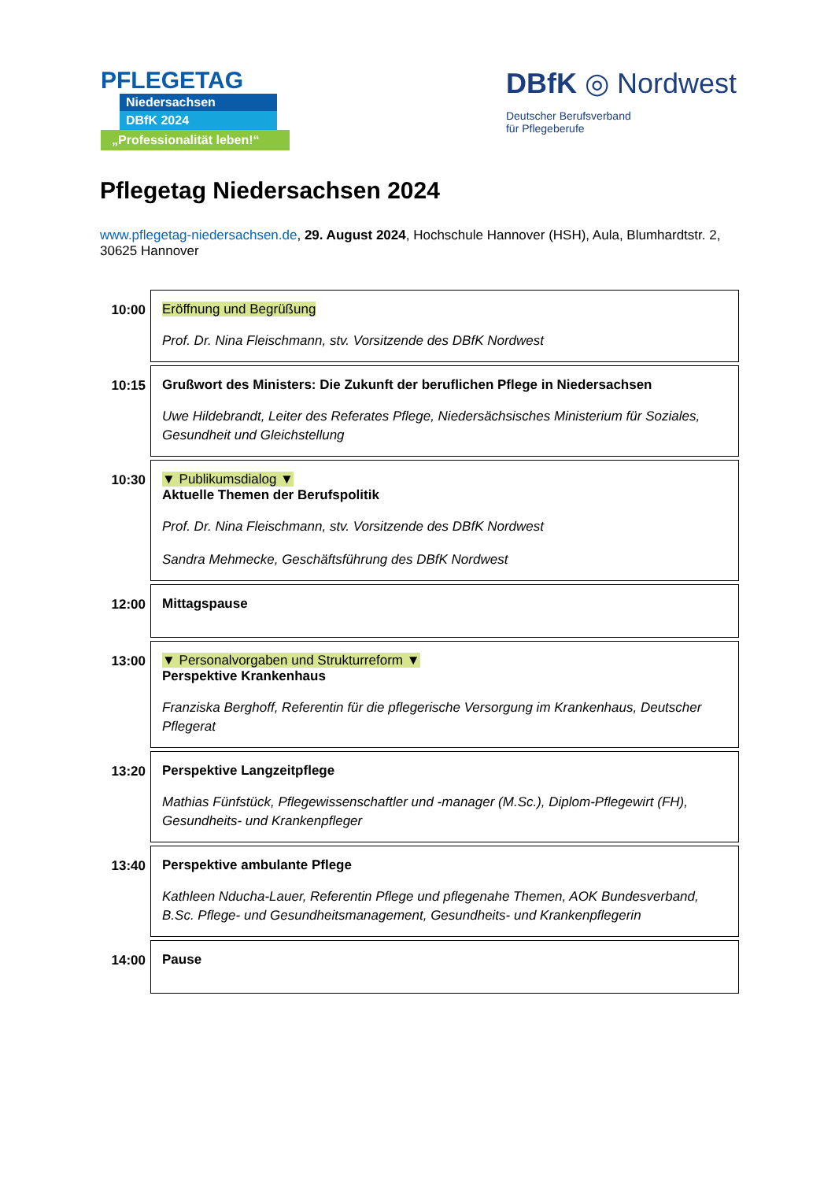PFLEGETAG
Niedersachsen
DBfK 2024
„Professionalität leben!“
DBfK ◎ Nordwest
Deutscher Berufsverband
für Pflegeberufe
Pflegetag Niedersachsen 2024
www.pflegetag-niedersachsen.de, 29. August 2024, Hochschule Hannover (HSH), Aula, Blumhardtstr. 2, 30625 Hannover
| 10:00 | Eröffnung und Begrüßung Prof. Dr. Nina Fleischmann, stv. Vorsitzende des DBfK Nordwest |
| 10:15 | Grußwort des Ministers: Die Zukunft der beruflichen Pflege in Niedersachsen Uwe Hildebrandt, Leiter des Referates Pflege, Niedersächsisches Ministerium für Soziales, Gesundheit und Gleichstellung |
| 10:30 | ▼ Publikumsdialog ▼ Aktuelle Themen der Berufspolitik Prof. Dr. Nina Fleischmann, stv. Vorsitzende des DBfK Nordwest Sandra Mehmecke, Geschäftsführung des DBfK Nordwest |
| 12:00 | Mittagspause |
| 13:00 | ▼ Personalvorgaben und Strukturreform ▼ Perspektive Krankenhaus Franziska Berghoff, Referentin für die pflegerische Versorgung im Krankenhaus, Deutscher Pflegerat |
| 13:20 | Perspektive Langzeitpflege Mathias Fünfstück, Pflegewissenschaftler und -manager (M.Sc.), Diplom-Pflegewirt (FH), Gesundheits- und Krankenpfleger |
| 13:40 | Perspektive ambulante Pflege Kathleen Nducha-Lauer, Referentin Pflege und pflegenahe Themen, AOK Bundesverband, B.Sc. Pflege- und Gesundheitsmanagement, Gesundheits- und Krankenpflegerin |
| 14:00 | Pause |